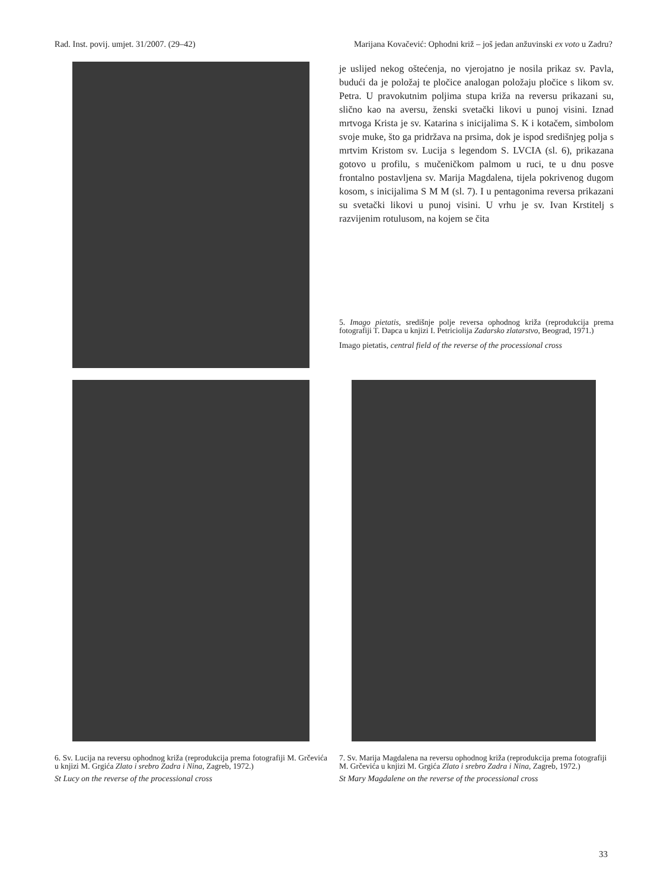Rad. Inst. povij. umjet. 31/2007. (29–42) Marijana Kovačević: Ophodni križ – još jedan anžuvinski ex voto u Zadru?
je uslijed nekog oštećenja, no vjerojatno je nosila prikaz sv. Pavla, budući da je položaj te pločice analogan položaju pločice s likom sv. Petra. U pravokutnim poljima stupa križa na reversu prikazani su, slično kao na aversu, ženski svetački likovi u punoj visini. Iznad mrtvoga Krista je sv. Katarina s inicijalima S. K i kotačem, simbolom svoje muke, što ga pridržava na prsima, dok je ispod središnjeg polja s mrtvim Kristom sv. Lucija s legendom S. LVCIA (sl. 6), prikazana gotovo u profilu, s mučeničkom palmom u ruci, te u dnu posve frontalno postavljena sv. Marija Magdalena, tijela pokrivenog dugom kosom, s inicijalima S M M (sl. 7). I u pentagonima reversa prikazani su svetački likovi u punoj visini. U vrhu je sv. Ivan Krstitelj s razvijenim rotulusom, na kojem se čita
5. Imago pietatis, središnje polje reversa ophodnog križa (reprodukcija prema fotografiji T. Dapca u knjizi I. Petriciolija Zadarsko zlatarstvo, Beograd, 1971.)
Imago pietatis, central field of the reverse of the processional cross
6. Sv. Lucija na reversu ophodnog križa (reprodukcija prema fotografiji M. Grčevića u knjizi M. Grgića Zlato i srebro Zadra i Nina, Zagreb, 1972.)
St Lucy on the reverse of the processional cross
7. Sv. Marija Magdalena na reversu ophodnog križa (reprodukcija prema fotografiji M. Grčevića u knjizi M. Grgića Zlato i srebro Zadra i Nina, Zagreb, 1972.)
St Mary Magdalene on the reverse of the processional cross
33